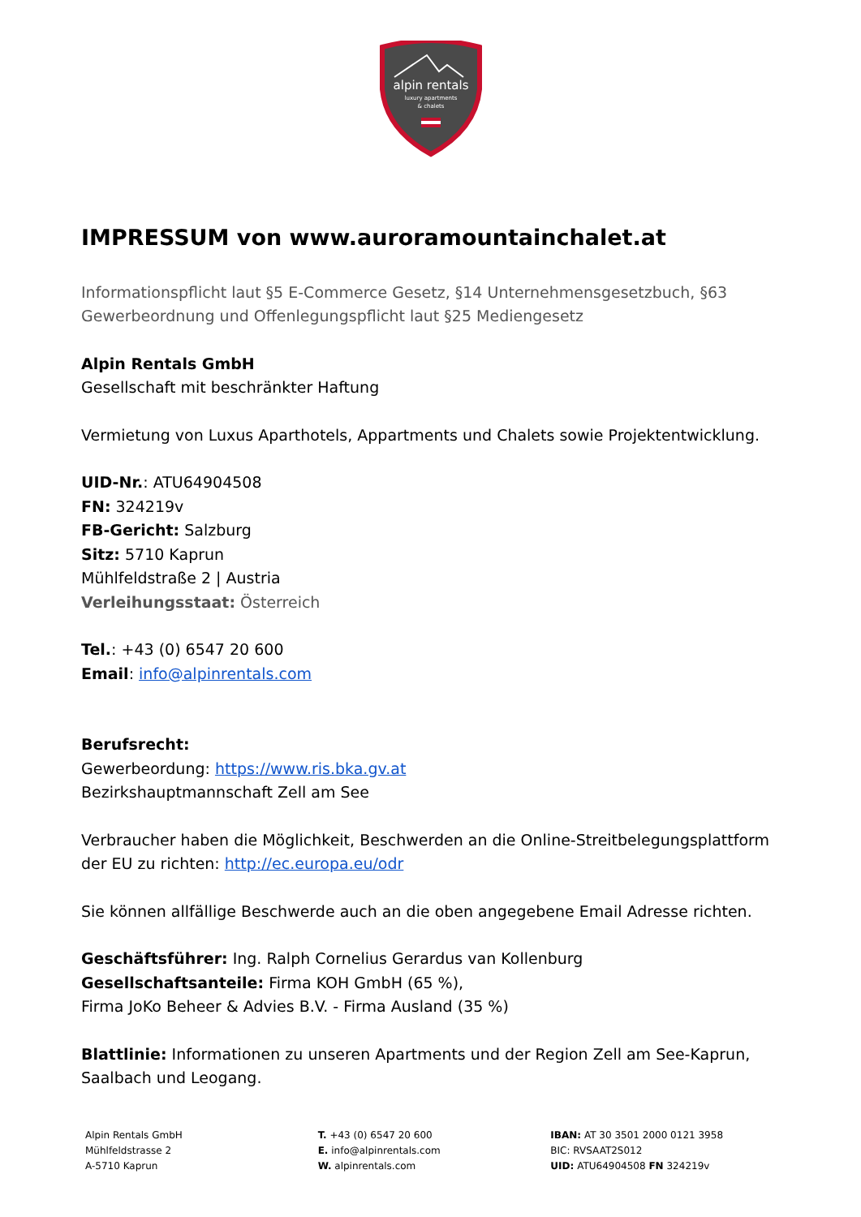alpin rentals
luxury apartments
& chalets
IMPRESSUM von www.auroramountainchalet.at
Informationspflicht laut §5 E-Commerce Gesetz, §14 Unternehmensgesetzbuch, §63 Gewerbeordnung und Offenlegungspflicht laut §25 Mediengesetz
Alpin Rentals GmbH
Gesellschaft mit beschränkter Haftung
Vermietung von Luxus Aparthotels, Appartments und Chalets sowie Projektentwicklung.
UID-Nr.: ATU64904508
FN: 324219v
FB-Gericht: Salzburg
Sitz: 5710 Kaprun
Mühlfeldstraße 2 | Austria
Verleihungsstaat: Österreich
Tel.: +43 (0) 6547 20 600
Email: info@alpinrentals.com
Berufsrecht:
Gewerbeordung: https://www.ris.bka.gv.at
Bezirkshauptmannschaft Zell am See
Verbraucher haben die Möglichkeit, Beschwerden an die Online-Streitbelegungsplattform der EU zu richten: http://ec.europa.eu/odr
Sie können allfällige Beschwerde auch an die oben angegebene Email Adresse richten.
Geschäftsführer: Ing. Ralph Cornelius Gerardus van Kollenburg
Gesellschaftsanteile: Firma KOH GmbH (65 %),
Firma JoKo Beheer & Advies B.V. - Firma Ausland (35 %)
Blattlinie: Informationen zu unseren Apartments und der Region Zell am See-Kaprun, Saalbach und Leogang.
Alpin Rentals GmbH
Mühlfeldstrasse 2
A-5710 Kaprun
T. +43 (0) 6547 20 600
E. info@alpinrentals.com
W. alpinrentals.com
IBAN: AT 30 3501 2000 0121 3958
BIC: RVSAAT2S012
UID: ATU64904508 FN 324219v